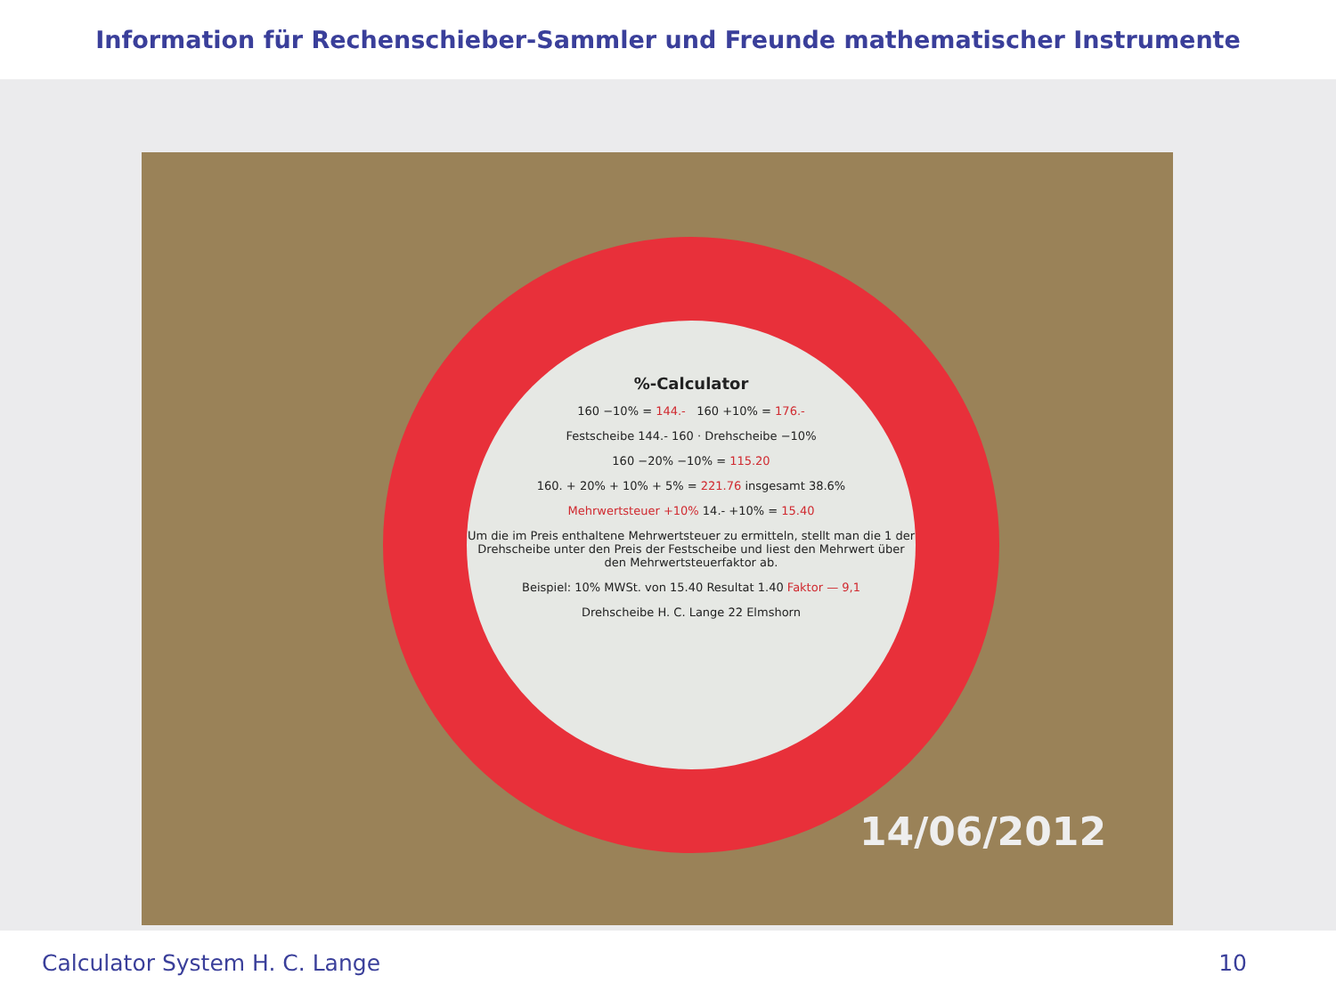Information für Rechenschieber-Sammler und Freunde mathematischer Instrumente
%-Calculator
160 −10% = 144.- 160 +10% = 176.-
Festscheibe 144.- 160 · Drehscheibe −10%
160 −20% −10% = 115.20
160. + 20% + 10% + 5% = 221.76 insgesamt 38.6%
Mehrwertsteuer +10% 14.- +10% = 15.40
Um die im Preis enthaltene Mehrwertsteuer zu ermitteln, stellt man die 1 der Drehscheibe unter den Preis der Festscheibe und liest den Mehrwert über den Mehrwertsteuerfaktor ab.
Beispiel: 10% MWSt. von 15.40 Resultat 1.40 Faktor — 9,1
Drehscheibe H. C. Lange 22 Elmshorn
14/06/2012
Calculator System H. C. Lange 10